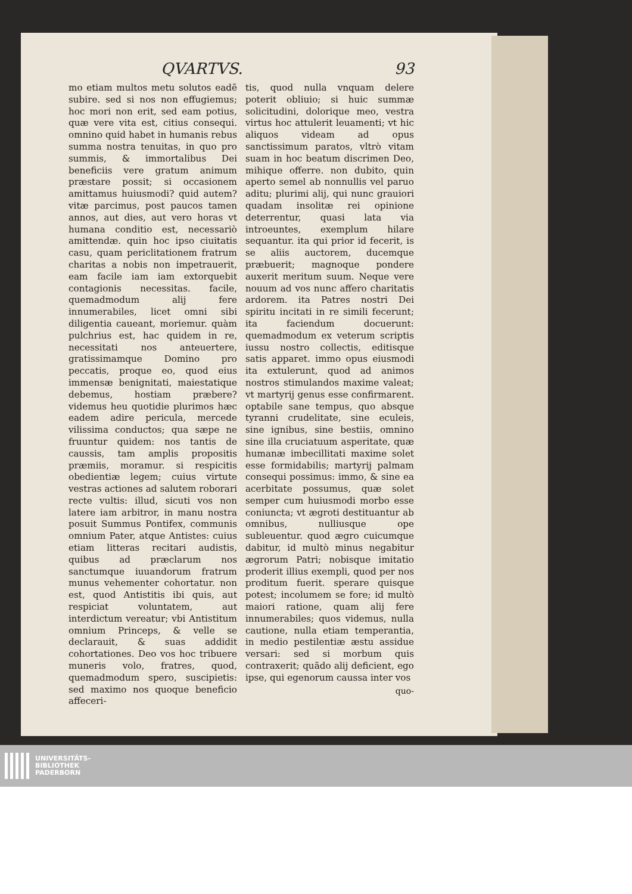QVARTVS. 93
mo etiam multos metu solutos eadẽ subire. sed si nos non effugiemus; hoc mori non erit, sed eam potius, quæ vere vita est, citius consequi. omnino quid habet in humanis rebus summa nostra tenuitas, in quo pro summis, & immortalibus Dei beneficiis vere gratum animum præstare possit; si occasionem amittamus huiusmodi? quid autem? vitæ parcimus, post paucos tamen annos, aut dies, aut vero horas vt humana conditio est, necessariò amittendæ. quin hoc ipso ciuitatis casu, quam periclitationem fratrum charitas a nobis non impetrauerit, eam facile iam iam extorquebit contagionis necessitas. facile, quemadmodum alij fere innumerabiles, licet omni sibi diligentia caueant, moriemur. quàm pulchrius est, hac quidem in re, necessitati nos anteuertere, gratissimamque Domino pro peccatis, proque eo, quod eius immensæ benignitati, maiestatique debemus, hostiam præbere? videmus heu quotidie plurimos hæc eadem adire pericula, mercede vilissima conductos; qua sæpe ne fruuntur quidem: nos tantis de caussis, tam amplis propositis præmiis, moramur. si respicitis obedientiæ legem; cuius virtute vestras actiones ad salutem roborari recte vultis: illud, sicuti vos non latere iam arbitror, in manu nostra posuit Summus Pontifex, communis omnium Pater, atque Antistes: cuius etiam litteras recitari audistis, quibus ad præclarum nos sanctumque iuuandorum fratrum munus vehementer cohortatur. non est, quod Antistitis ibi quis, aut respiciat voluntatem, aut interdictum vereatur; vbi Antistitum omnium Princeps, & velle se declarauit, & suas addidit cohortationes. Deo vos hoc tribuere muneris volo, fratres, quod, quemadmodum spero, suscipietis: sed maximo nos quoque beneficio affeceri-
tis, quod nulla vnquam delere poterit obliuio; si huic summæ solicitudini, dolorique meo, vestra virtus hoc attulerit leuamenti; vt hic aliquos videam ad opus sanctissimum paratos, vltrò vitam suam in hoc beatum discrimen Deo, mihique offerre. non dubito, quin aperto semel ab nonnullis vel paruo aditu; plurimi alij, qui nunc grauiori quadam insolitæ rei opinione deterrentur, quasi lata via introeuntes, exemplum hilare sequantur. ita qui prior id fecerit, is se aliis auctorem, ducemque præbuerit; magnoque pondere auxerit meritum suum. Neque vere nouum ad vos nunc affero charitatis ardorem. ita Patres nostri Dei spiritu incitati in re simili fecerunt; ita faciendum docuerunt: quemadmodum ex veterum scriptis iussu nostro collectis, editisque satis apparet. immo opus eiusmodi ita extulerunt, quod ad animos nostros stimulandos maxime valeat; vt martyrij genus esse confirmarent. optabile sane tempus, quo absque tyranni crudelitate, sine eculeis, sine ignibus, sine bestiis, omnino sine illa cruciatuum asperitate, quæ humanæ imbecillitati maxime solet esse formidabilis; martyrij palmam consequi possimus: immo, & sine ea acerbitate possumus, quæ solet semper cum huiusmodi morbo esse coniuncta; vt ægroti destituantur ab omnibus, nulliusque ope subleuentur. quod ægro cuicumque dabitur, id multò minus negabitur ægrorum Patri; nobisque imitatio proderit illius exempli, quod per nos proditum fuerit. sperare quisque potest; incolumem se fore; id multò maiori ratione, quam alij fere innumerabiles; quos videmus, nulla cautione, nulla etiam temperantia, in medio pestilentiæ æstu assidue versari: sed si morbum quis contraxerit; quãdo alij deficient, ego ipse, qui egenorum caussa inter vos
quo-
UNIVERSITÄTS-
BIBLIOTHEK
PADERBORN